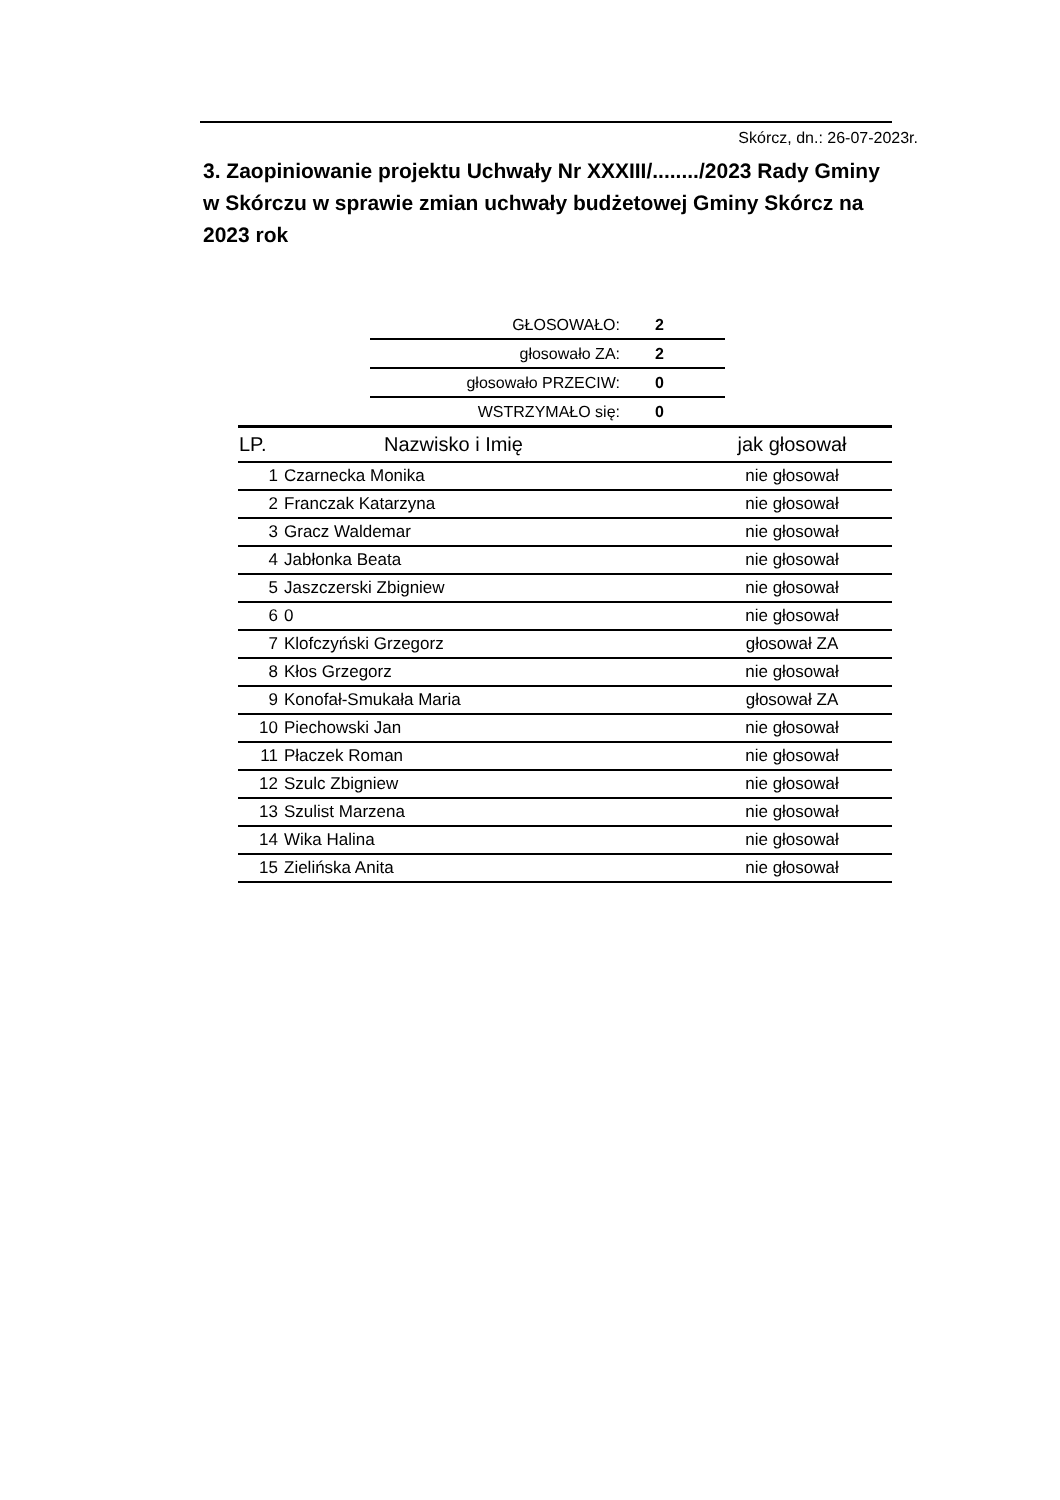Skórcz, dn.: 26-07-2023r.
3. Zaopiniowanie projektu Uchwały Nr XXXIII/......../2023 Rady Gminy w Skórczu w sprawie zmian uchwały budżetowej Gminy Skórcz na 2023 rok
| GŁOSOWAŁO: | 2 |
| głosowało ZA: | 2 |
| głosowało PRZECIW: | 0 |
| WSTRZYMAŁO się: | 0 |
| LP. | Nazwisko i Imię | jak głosował |
| --- | --- | --- |
| 1 | Czarnecka Monika | nie głosował |
| 2 | Franczak Katarzyna | nie głosował |
| 3 | Gracz Waldemar | nie głosował |
| 4 | Jabłonka Beata | nie głosował |
| 5 | Jaszczerski Zbigniew | nie głosował |
| 6 | 0 | nie głosował |
| 7 | Klofczyński Grzegorz | głosował ZA |
| 8 | Kłos Grzegorz | nie głosował |
| 9 | Konofał-Smukała Maria | głosował ZA |
| 10 | Piechowski Jan | nie głosował |
| 11 | Płaczek Roman | nie głosował |
| 12 | Szulc Zbigniew | nie głosował |
| 13 | Szulist Marzena | nie głosował |
| 14 | Wika Halina | nie głosował |
| 15 | Zielińska Anita | nie głosował |